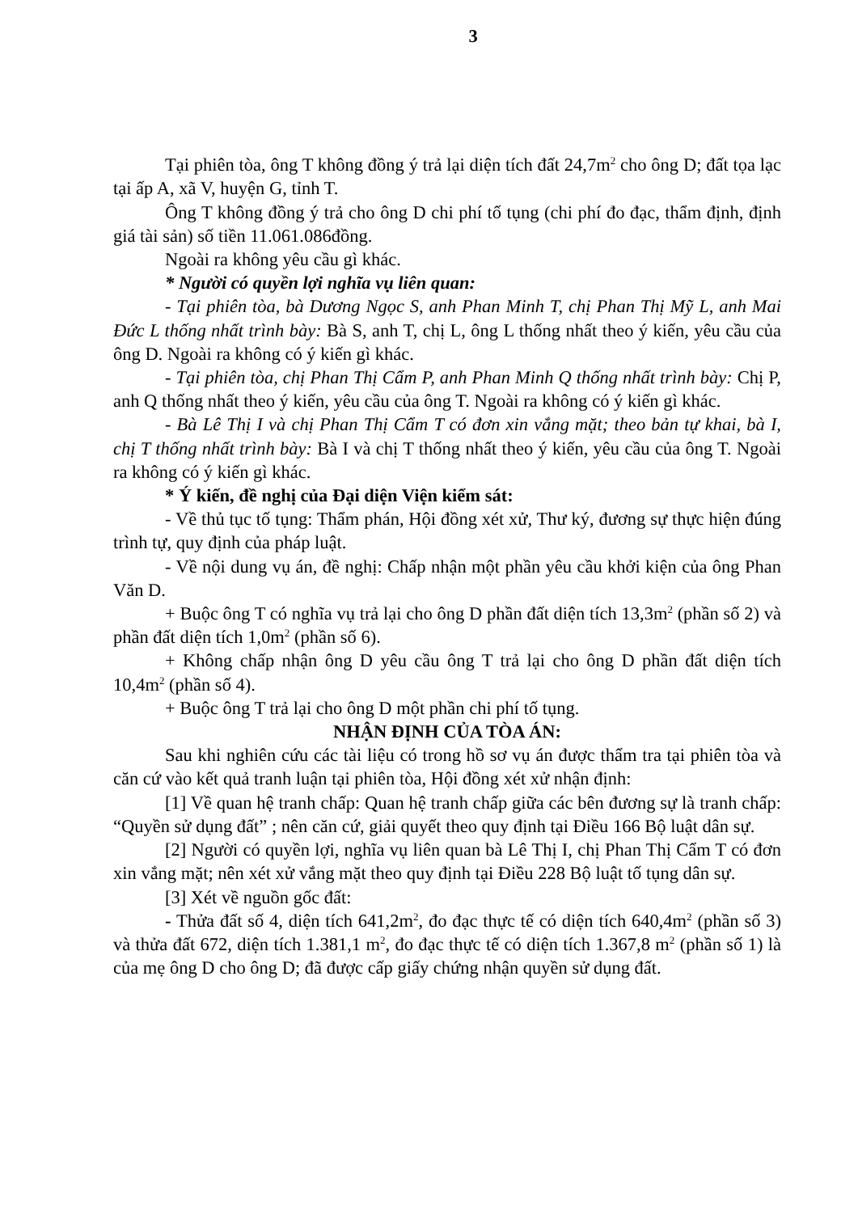3
Tại phiên tòa, ông T không đồng ý trả lại diện tích đất 24,7m<sup>2</sup> cho ông D; đất tọa lạc tại ấp A, xã V, huyện G, tỉnh T.
Ông T không đồng ý trả cho ông D chi phí tố tụng (chi phí đo đạc, thẩm định, định giá tài sản) số tiền 11.061.086đồng.
Ngoài ra không yêu cầu gì khác.
* Người có quyền lợi nghĩa vụ liên quan:
- Tại phiên tòa, bà Dương Ngọc S, anh Phan Minh T, chị Phan Thị Mỹ L, anh Mai Đức L thống nhất trình bày: Bà S, anh T, chị L, ông L thống nhất theo ý kiến, yêu cầu của ông D. Ngoài ra không có ý kiến gì khác.
- Tại phiên tòa, chị Phan Thị Cẩm P, anh Phan Minh Q thống nhất trình bày: Chị P, anh Q thống nhất theo ý kiến, yêu cầu của ông T. Ngoài ra không có ý kiến gì khác.
- Bà Lê Thị I và chị Phan Thị Cẩm T có đơn xin vắng mặt; theo bản tự khai, bà I, chị T thống nhất trình bày: Bà I và chị T thống nhất theo ý kiến, yêu cầu của ông T. Ngoài ra không có ý kiến gì khác.
* Ý kiến, đề nghị của Đại diện Viện kiểm sát:
- Về thủ tục tố tụng: Thẩm phán, Hội đồng xét xử, Thư ký, đương sự thực hiện đúng trình tự, quy định của pháp luật.
- Về nội dung vụ án, đề nghị: Chấp nhận một phần yêu cầu khởi kiện của ông Phan Văn D.
+ Buộc ông T có nghĩa vụ trả lại cho ông D phần đất diện tích 13,3m<sup>2</sup> (phần số 2) và phần đất diện tích 1,0m<sup>2</sup> (phần số 6).
+ Không chấp nhận ông D yêu cầu ông T trả lại cho ông D phần đất diện tích 10,4m<sup>2</sup> (phần số 4).
+ Buộc ông T trả lại cho ông D một phần chi phí tố tụng.
NHẬN ĐỊNH CỦA TÒA ÁN:
Sau khi nghiên cứu các tài liệu có trong hồ sơ vụ án được thẩm tra tại phiên tòa và căn cứ vào kết quả tranh luận tại phiên tòa, Hội đồng xét xử nhận định:
[1] Về quan hệ tranh chấp: Quan hệ tranh chấp giữa các bên đương sự là tranh chấp: “Quyền sử dụng đất” ; nên căn cứ, giải quyết theo quy định tại Điều 166 Bộ luật dân sự.
[2] Người có quyền lợi, nghĩa vụ liên quan bà Lê Thị I, chị Phan Thị Cẩm T có đơn xin vắng mặt; nên xét xử vắng mặt theo quy định tại Điều 228 Bộ luật tố tụng dân sự.
[3] Xét về nguồn gốc đất:
- Thửa đất số 4, diện tích 641,2m<sup>2</sup>, đo đạc thực tế có diện tích 640,4m<sup>2</sup> (phần số 3) và thửa đất 672, diện tích 1.381,1 m<sup>2</sup>, đo đạc thực tế có diện tích 1.367,8 m<sup>2</sup> (phần số 1) là của mẹ ông D cho ông D; đã được cấp giấy chứng nhận quyền sử dụng đất.